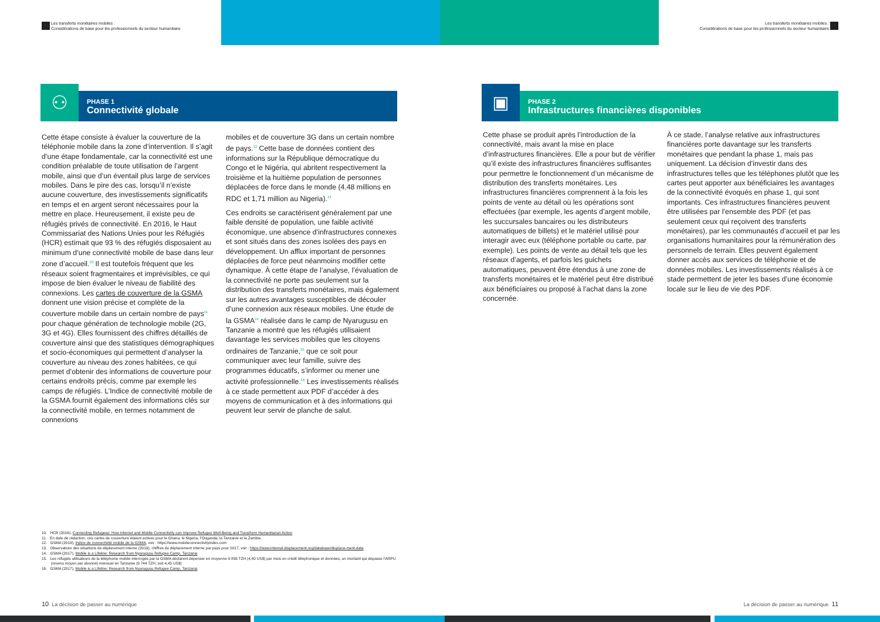Les transferts monétaires mobiles :
Considérations de base pour les professionnels du secteur humanitaire
Les transferts monétaires mobiles :
Considérations de base pour les professionnels du secteur humanitaire
⚇ PHASE 1
Connectivité globale
▣
PHASE 2
Infrastructures financières disponibles
Cette étape consiste à évaluer la couverture de la téléphonie mobile dans la zone d’intervention. Il s’agit d’une étape fondamentale, car la connectivité est une condition préalable de toute utilisation de l’argent mobile, ainsi que d’un éventail plus large de services mobiles. Dans le pire des cas, lorsqu’il n’existe aucune couverture, des investissements significatifs en temps et en argent seront nécessaires pour la mettre en place. Heureusement, il existe peu de réfugiés privés de connectivité. En 2016, le Haut Commissariat des Nations Unies pour les Réfugiés (HCR) estimait que 93 % des réfugiés disposaient au minimum d’une connectivité mobile de base dans leur zone d’accueil.<sup>10</sup> Il est toutefois fréquent que les réseaux soient fragmentaires et imprévisibles, ce qui impose de bien évaluer le niveau de fiabilité des connexions. Les cartes de couverture de la GSMA donnent une vision précise et complète de la couverture mobile dans un certain nombre de pays<sup>11</sup> pour chaque génération de technologie mobile (2G, 3G et 4G). Elles fournissent des chiffres détaillés de couverture ainsi que des statistiques démographiques et socio-économiques qui permettent d’analyser la couverture au niveau des zones habitées, ce qui permet d’obtenir des informations de couverture pour certains endroits précis, comme par exemple les camps de réfugiés. L’Indice de connectivité mobile de la GSMA fournit également des informations clés sur la connectivité mobile, en termes notamment de connexions
mobiles et de couverture 3G dans un certain nombre de pays.<sup>12</sup> Cette base de données contient des informations sur la République démocratique du Congo et le Nigéria, qui abritent respectivement la troisième et la huitième population de personnes déplacées de force dans le monde (4,48 millions en RDC et 1,71 million au Nigeria).<sup>13</sup>
Ces endroits se caractérisent généralement par une faible densité de population, une faible activité économique, une absence d’infrastructures connexes et sont situés dans des zones isolées des pays en développement. Un afflux important de personnes déplacées de force peut néanmoins modifier cette dynamique. À cette étape de l’analyse, l’évaluation de la connectivité ne porte pas seulement sur la distribution des transferts monétaires, mais également sur les autres avantages susceptibles de découler d’une connexion aux réseaux mobiles. Une étude de la GSMA<sup>14</sup> réalisée dans le camp de Nyarugusu en Tanzanie a montré que les réfugiés utilisaient davantage les services mobiles que les citoyens ordinaires de Tanzanie,<sup>15</sup> que ce soit pour communiquer avec leur famille, suivre des programmes éducatifs, s’informer ou mener une activité professionnelle.<sup>16</sup> Les investissements réalisés à ce stade permettent aux PDF d’accéder à des moyens de communication et à des informations qui peuvent leur servir de planche de salut.
Cette phase se produit après l’introduction de la connectivité, mais avant la mise en place d’infrastructures financières. Elle a pour but de vérifier qu’il existe des infrastructures financières suffisantes pour permettre le fonctionnement d’un mécanisme de distribution des transferts monétaires. Les infrastructures financières comprennent à la fois les points de vente au détail où les opérations sont effectuées (par exemple, les agents d’argent mobile, les succursales bancaires ou les distributeurs automatiques de billets) et le matériel utilisé pour interagir avec eux (téléphone portable ou carte, par exemple). Les points de vente au détail tels que les réseaux d’agents, et parfois les guichets automatiques, peuvent être étendus à une zone de transferts monétaires et le matériel peut être distribué aux bénéficiaires ou proposé à l’achat dans la zone concernée.
À ce stade, l’analyse relative aux infrastructures financières porte davantage sur les transferts monétaires que pendant la phase 1, mais pas uniquement. La décision d’investir dans des infrastructures telles que les téléphones plutôt que les cartes peut apporter aux bénéficiaires les avantages de la connectivité évoqués en phase 1, qui sont importants. Ces infrastructures financières peuvent être utilisées par l’ensemble des PDF (et pas seulement ceux qui reçoivent des transferts monétaires), par les communautés d’accueil et par les organisations humanitaires pour la rémunération des personnels de terrain. Elles peuvent également donner accès aux services de téléphonie et de données mobiles. Les investissements réalisés à ce stade permettent de jeter les bases d’une économie locale sur le lieu de vie des PDF.
10. HCR (2016), Connecting Refugees: How Internet and Mobile Connectivity can Improve Refugee Well-Being and Transform Humanitarian Action
11. En date de rédaction, ces cartes de couverture étaient actives pour le Ghana, le Nigeria, l’Ouganda, la Tanzanie et la Zambie.
12. GSMA (2019), Indice de connectivité mobile de la GSMA, voir : https://www.mobileconnectivityindex.com
13. Observatoire des situations de déplacement interne (2019), chiffres de déplacement interne par pays pour 2017, voir : https://www.internal-displacement.org/database/displace-ment-data
14. GSMA (2017), Mobile is a Lifeline: Research from Nyarugusu Refugee Camp, Tanzania
15. Les réfugiés utilisateurs de la téléphonie mobile interrogés par la GSMA déclarent dépenser en moyenne 9 856 TZH (4,40 US$) par mois en crédit téléphonique et données, un montant qui dépasse l’ARPU (revenu moyen par abonné) mensuel en Tanzanie (9 744 TZH, soit 4,45 US$)
16. GSMA (2017), Mobile is a Lifeline: Research from Nyarugusu Refugee Camp, Tanzania
10 La décision de passer au numérique
La décision de passer au numérique 11